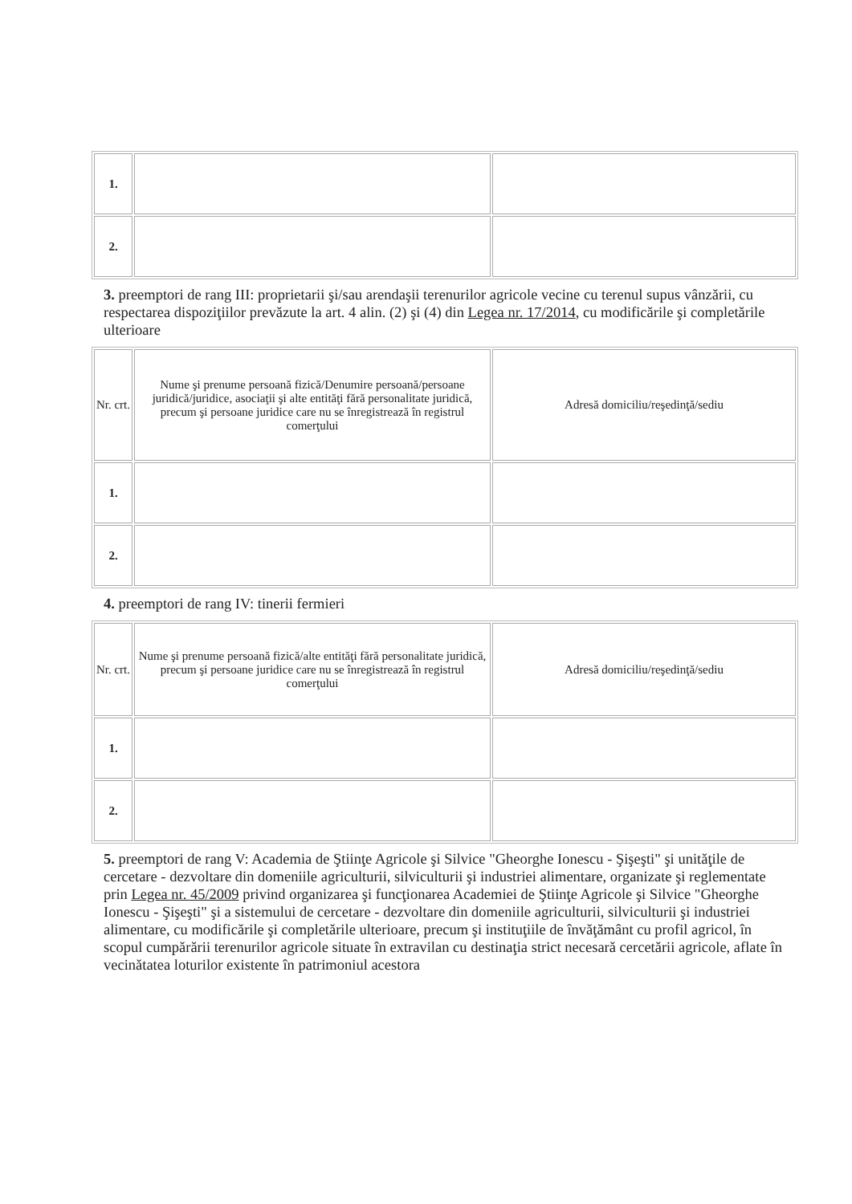| 1. | | |
| 2. | | |
3. preemptori de rang III: proprietarii şi/sau arendaşii terenurilor agricole vecine cu terenul supus vânzării, cu respectarea dispoziţiilor prevăzute la art. 4 alin. (2) şi (4) din Legea nr. 17/2014, cu modificările şi completările ulterioare
| Nr. crt. | Nume şi prenume persoană fizică/Denumire persoană/persoane juridică/juridice, asociaţii şi alte entităţi fără personalitate juridică, precum şi persoane juridice care nu se înregistrează în registrul comerţului | Adresă domiciliu/reşedinţă/sediu |
| --- | --- | --- |
| 1. | | |
| 2. | | |
4. preemptori de rang IV: tinerii fermieri
| Nr. crt. | Nume şi prenume persoană fizică/alte entităţi fără personalitate juridică, precum şi persoane juridice care nu se înregistrează în registrul comerţului | Adresă domiciliu/reşedinţă/sediu |
| --- | --- | --- |
| 1. | | |
| 2. | | |
5. preemptori de rang V: Academia de Ştiinţe Agricole şi Silvice "Gheorghe Ionescu - Şişeşti" şi unităţile de cercetare - dezvoltare din domeniile agriculturii, silviculturii şi industriei alimentare, organizate şi reglementate prin Legea nr. 45/2009 privind organizarea şi funcţionarea Academiei de Ştiinţe Agricole şi Silvice "Gheorghe Ionescu - Şişeşti" şi a sistemului de cercetare - dezvoltare din domeniile agriculturii, silviculturii şi industriei alimentare, cu modificările şi completările ulterioare, precum şi instituţiile de învăţământ cu profil agricol, în scopul cumpărării terenurilor agricole situate în extravilan cu destinaţia strict necesară cercetării agricole, aflate în vecinătatea loturilor existente în patrimoniul acestora